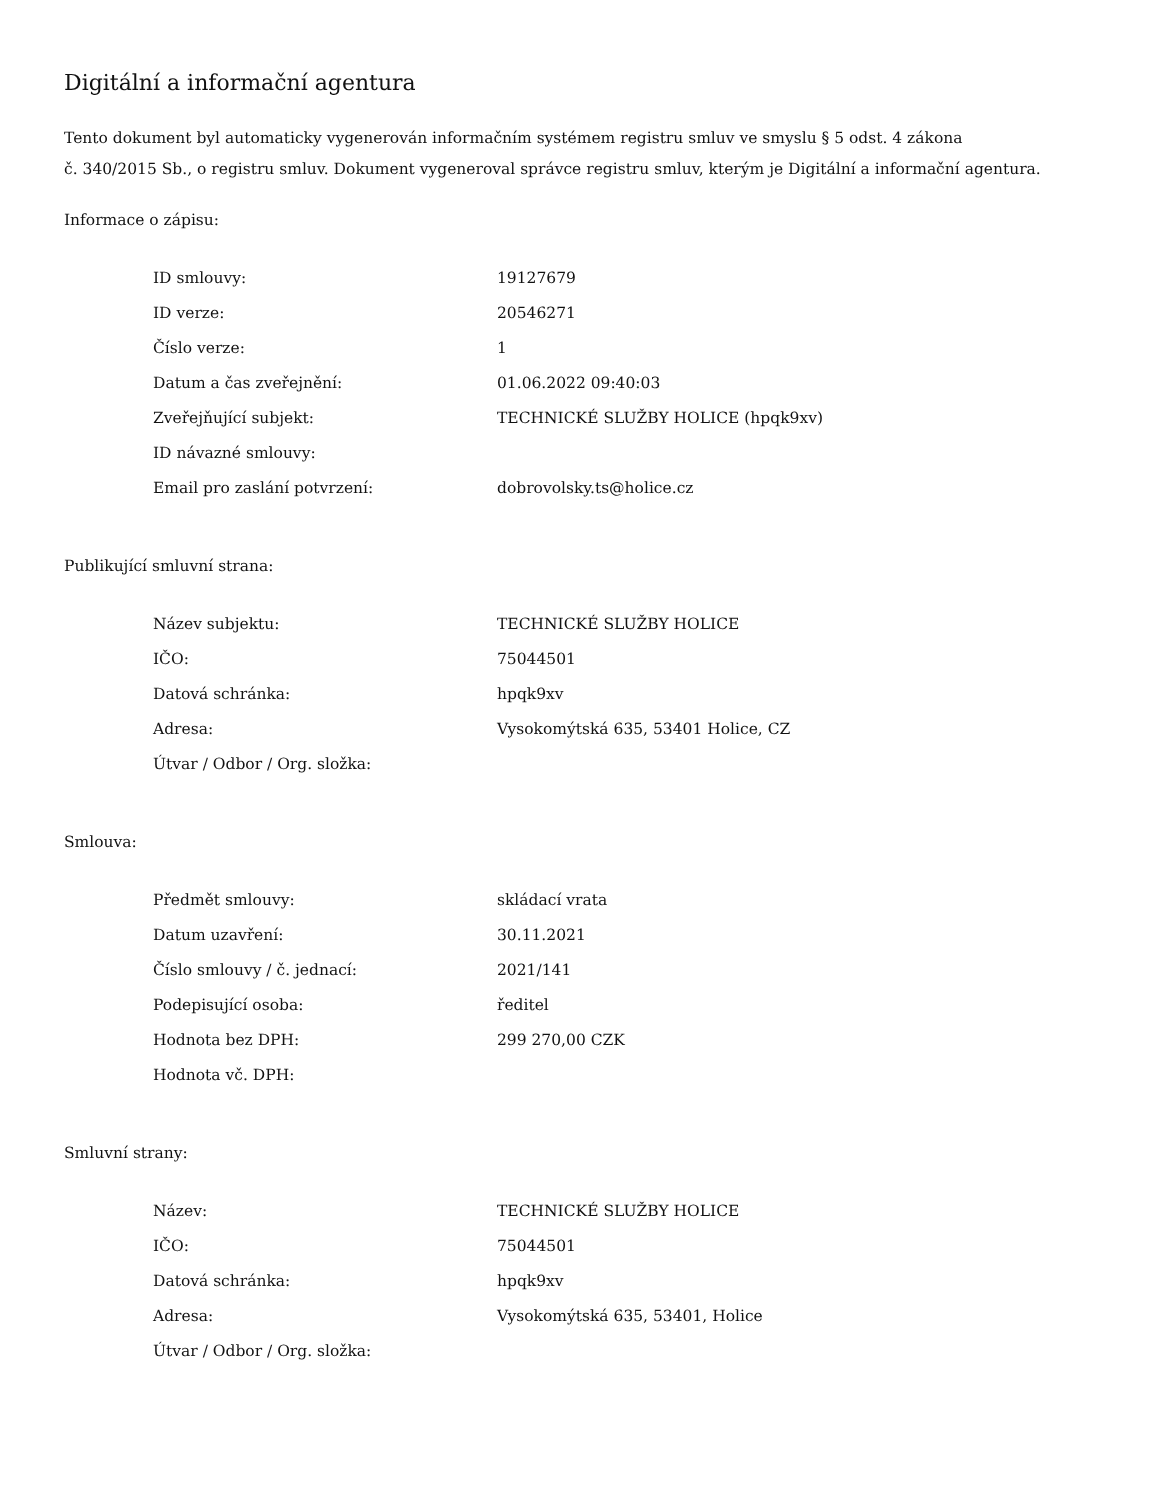Digitální a informační agentura
Tento dokument byl automaticky vygenerován informačním systémem registru smluv ve smyslu § 5 odst. 4 zákona
č. 340/2015 Sb., o registru smluv. Dokument vygeneroval správce registru smluv, kterým je Digitální a informační agentura.
Informace o zápisu:
| ID smlouvy: | 19127679 |
| ID verze: | 20546271 |
| Číslo verze: | 1 |
| Datum a čas zveřejnění: | 01.06.2022 09:40:03 |
| Zveřejňující subjekt: | TECHNICKÉ SLUŽBY HOLICE (hpqk9xv) |
| ID návazné smlouvy: | |
| Email pro zaslání potvrzení: | dobrovolsky.ts@holice.cz |
Publikující smluvní strana:
| Název subjektu: | TECHNICKÉ SLUŽBY HOLICE |
| IČO: | 75044501 |
| Datová schránka: | hpqk9xv |
| Adresa: | Vysokomýtská 635, 53401 Holice, CZ |
| Útvar / Odbor / Org. složka: | |
Smlouva:
| Předmět smlouvy: | skládací vrata |
| Datum uzavření: | 30.11.2021 |
| Číslo smlouvy / č. jednací: | 2021/141 |
| Podepisující osoba: | ředitel |
| Hodnota bez DPH: | 299 270,00 CZK |
| Hodnota vč. DPH: | |
Smluvní strany:
| Název: | TECHNICKÉ SLUŽBY HOLICE |
| IČO: | 75044501 |
| Datová schránka: | hpqk9xv |
| Adresa: | Vysokomýtská 635, 53401, Holice |
| Útvar / Odbor / Org. složka: | |